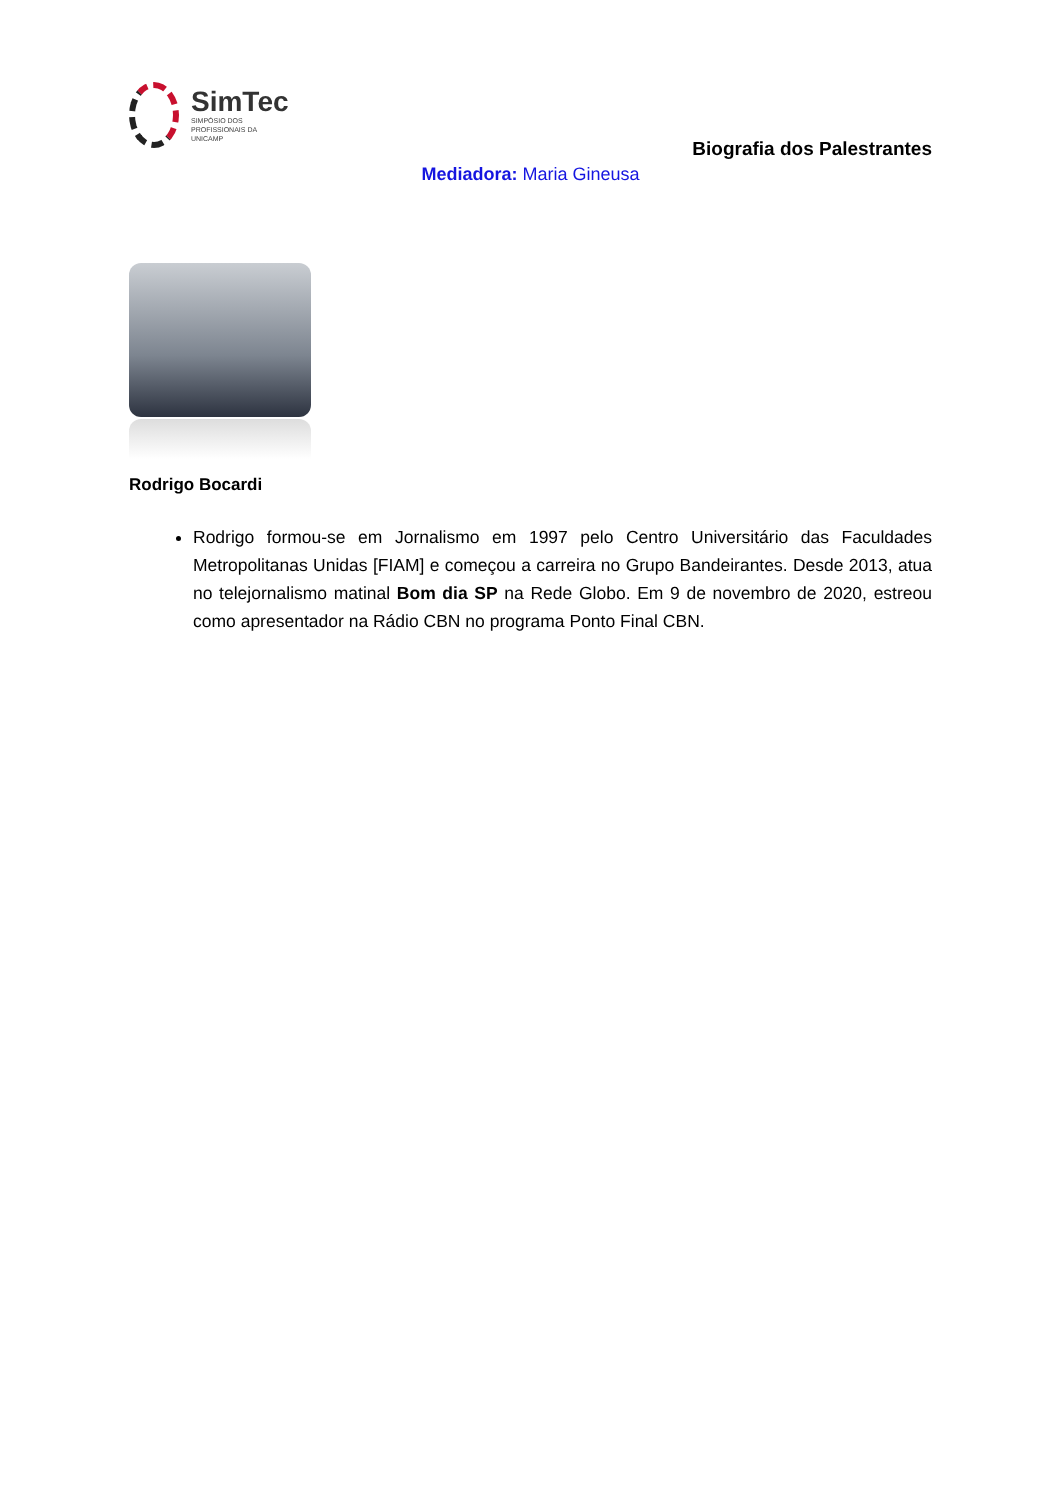SimTec
SIMPÓSIO DOS
PROFISSIONAIS DA
UNICAMP
Biografia dos Palestrantes
Mediadora: Maria Gineusa
Rodrigo Bocardi
Rodrigo formou-se em Jornalismo em 1997 pelo Centro Universitário das Faculdades Metropolitanas Unidas [FIAM] e começou a carreira no Grupo Bandeirantes. Desde 2013, atua no telejornalismo matinal Bom dia SP na Rede Globo. Em 9 de novembro de 2020, estreou como apresentador na Rádio CBN no programa Ponto Final CBN.